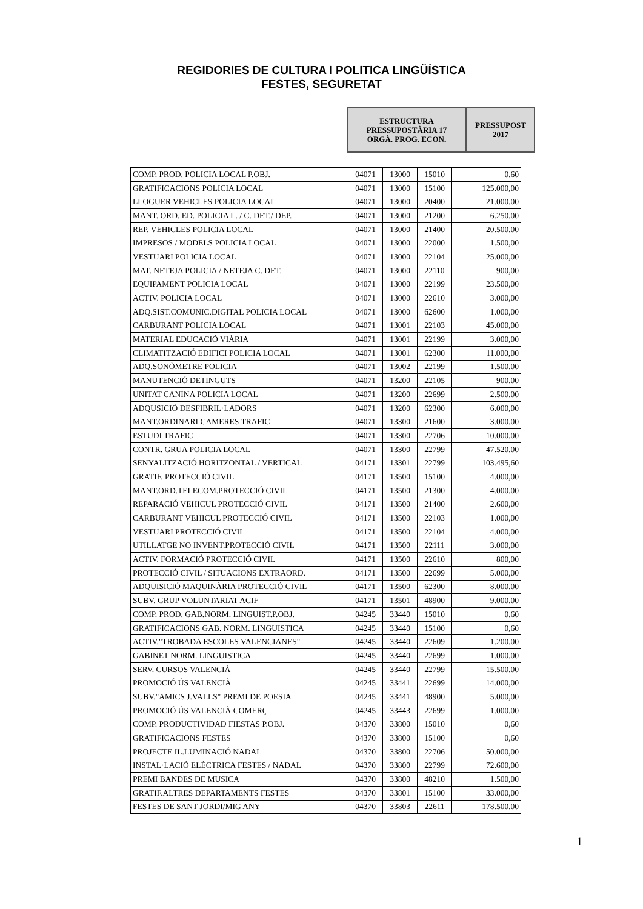REGIDORIES DE CULTURA I POLITICA LINGÜÍSTICA
FESTES, SEGURETAT
ESTRUCTURA
PRESSUPOSTÀRIA 17
ORGÀ. PROG. ECON.
PRESSUPOST
2017
| COMP. PROD. POLICIA LOCAL P.OBJ. | 04071 | 13000 | 15010 | 0,60 |
| GRATIFICACIONS POLICIA LOCAL | 04071 | 13000 | 15100 | 125.000,00 |
| LLOGUER VEHICLES POLICIA LOCAL | 04071 | 13000 | 20400 | 21.000,00 |
| MANT. ORD. ED. POLICIA L. / C. DET./ DEP. | 04071 | 13000 | 21200 | 6.250,00 |
| REP. VEHICLES POLICIA LOCAL | 04071 | 13000 | 21400 | 20.500,00 |
| IMPRESOS / MODELS POLICIA LOCAL | 04071 | 13000 | 22000 | 1.500,00 |
| VESTUARI POLICIA LOCAL | 04071 | 13000 | 22104 | 25.000,00 |
| MAT. NETEJA POLICIA / NETEJA C. DET. | 04071 | 13000 | 22110 | 900,00 |
| EQUIPAMENT POLICIA LOCAL | 04071 | 13000 | 22199 | 23.500,00 |
| ACTIV. POLICIA LOCAL | 04071 | 13000 | 22610 | 3.000,00 |
| ADQ.SIST.COMUNIC.DIGITAL POLICIA LOCAL | 04071 | 13000 | 62600 | 1.000,00 |
| CARBURANT POLICIA LOCAL | 04071 | 13001 | 22103 | 45.000,00 |
| MATERIAL EDUCACIÓ VIÀRIA | 04071 | 13001 | 22199 | 3.000,00 |
| CLIMATITZACIÓ EDIFICI POLICIA LOCAL | 04071 | 13001 | 62300 | 11.000,00 |
| ADQ.SONÒMETRE POLICIA | 04071 | 13002 | 22199 | 1.500,00 |
| MANUTENCIÓ DETINGUTS | 04071 | 13200 | 22105 | 900,00 |
| UNITAT CANINA POLICIA LOCAL | 04071 | 13200 | 22699 | 2.500,00 |
| ADQUSICIÓ DESFIBRIL·LADORS | 04071 | 13200 | 62300 | 6.000,00 |
| MANT.ORDINARI CAMERES TRAFIC | 04071 | 13300 | 21600 | 3.000,00 |
| ESTUDI TRAFIC | 04071 | 13300 | 22706 | 10.000,00 |
| CONTR. GRUA POLICIA LOCAL | 04071 | 13300 | 22799 | 47.520,00 |
| SENYALITZACIÓ HORITZONTAL / VERTICAL | 04171 | 13301 | 22799 | 103.495,60 |
| GRATIF. PROTECCIÓ CIVIL | 04171 | 13500 | 15100 | 4.000,00 |
| MANT.ORD.TELECOM.PROTECCIÓ CIVIL | 04171 | 13500 | 21300 | 4.000,00 |
| REPARACIÓ VEHICUL PROTECCIÓ CIVIL | 04171 | 13500 | 21400 | 2.600,00 |
| CARBURANT VEHICUL PROTECCIÓ CIVIL | 04171 | 13500 | 22103 | 1.000,00 |
| VESTUARI PROTECCIÓ CIVIL | 04171 | 13500 | 22104 | 4.000,00 |
| UTILLATGE NO INVENT.PROTECCIÓ CIVIL | 04171 | 13500 | 22111 | 3.000,00 |
| ACTIV. FORMACIÓ PROTECCIÓ CIVIL | 04171 | 13500 | 22610 | 800,00 |
| PROTECCIÓ CIVIL / SITUACIONS EXTRAORD. | 04171 | 13500 | 22699 | 5.000,00 |
| ADQUISICIÓ MAQUINÀRIA PROTECCIÓ CIVIL | 04171 | 13500 | 62300 | 8.000,00 |
| SUBV. GRUP VOLUNTARIAT ACIF | 04171 | 13501 | 48900 | 9.000,00 |
| COMP. PROD. GAB.NORM. LINGUIST.P.OBJ. | 04245 | 33440 | 15010 | 0,60 |
| GRATIFICACIONS GAB. NORM. LINGUISTICA | 04245 | 33440 | 15100 | 0,60 |
| ACTIV."TROBADA ESCOLES VALENCIANES" | 04245 | 33440 | 22609 | 1.200,00 |
| GABINET NORM. LINGUISTICA | 04245 | 33440 | 22699 | 1.000,00 |
| SERV. CURSOS VALENCIÀ | 04245 | 33440 | 22799 | 15.500,00 |
| PROMOCIÓ ÚS VALENCIÀ | 04245 | 33441 | 22699 | 14.000,00 |
| SUBV."AMICS J.VALLS" PREMI DE POESIA | 04245 | 33441 | 48900 | 5.000,00 |
| PROMOCIÓ ÚS VALENCIÀ COMERÇ | 04245 | 33443 | 22699 | 1.000,00 |
| COMP. PRODUCTIVIDAD FIESTAS P.OBJ. | 04370 | 33800 | 15010 | 0,60 |
| GRATIFICACIONS FESTES | 04370 | 33800 | 15100 | 0,60 |
| PROJECTE IL.LUMINACIÓ NADAL | 04370 | 33800 | 22706 | 50.000,00 |
| INSTAL·LACIÓ ELÈCTRICA FESTES / NADAL | 04370 | 33800 | 22799 | 72.600,00 |
| PREMI BANDES DE MUSICA | 04370 | 33800 | 48210 | 1.500,00 |
| GRATIF.ALTRES DEPARTAMENTS FESTES | 04370 | 33801 | 15100 | 33.000,00 |
| FESTES DE SANT JORDI/MIG ANY | 04370 | 33803 | 22611 | 178.500,00 |
1